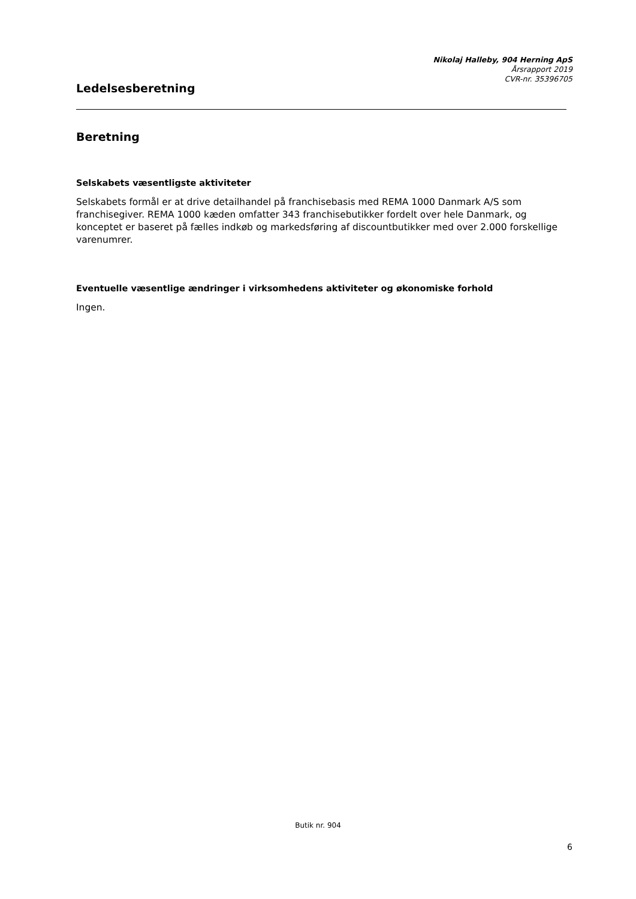Nikolaj Halleby, 904 Herning ApS
Årsrapport 2019
CVR-nr. 35396705
Ledelsesberetning
Beretning
Selskabets væsentligste aktiviteter
Selskabets formål er at drive detailhandel på franchisebasis med REMA 1000 Danmark A/S som franchisegiver. REMA 1000 kæden omfatter 343 franchisebutikker fordelt over hele Danmark, og konceptet er baseret på fælles indkøb og markedsføring af discountbutikker med over 2.000 forskellige varenumrer.
Eventuelle væsentlige ændringer i virksomhedens aktiviteter og økonomiske forhold
Ingen.
Butik nr. 904
6